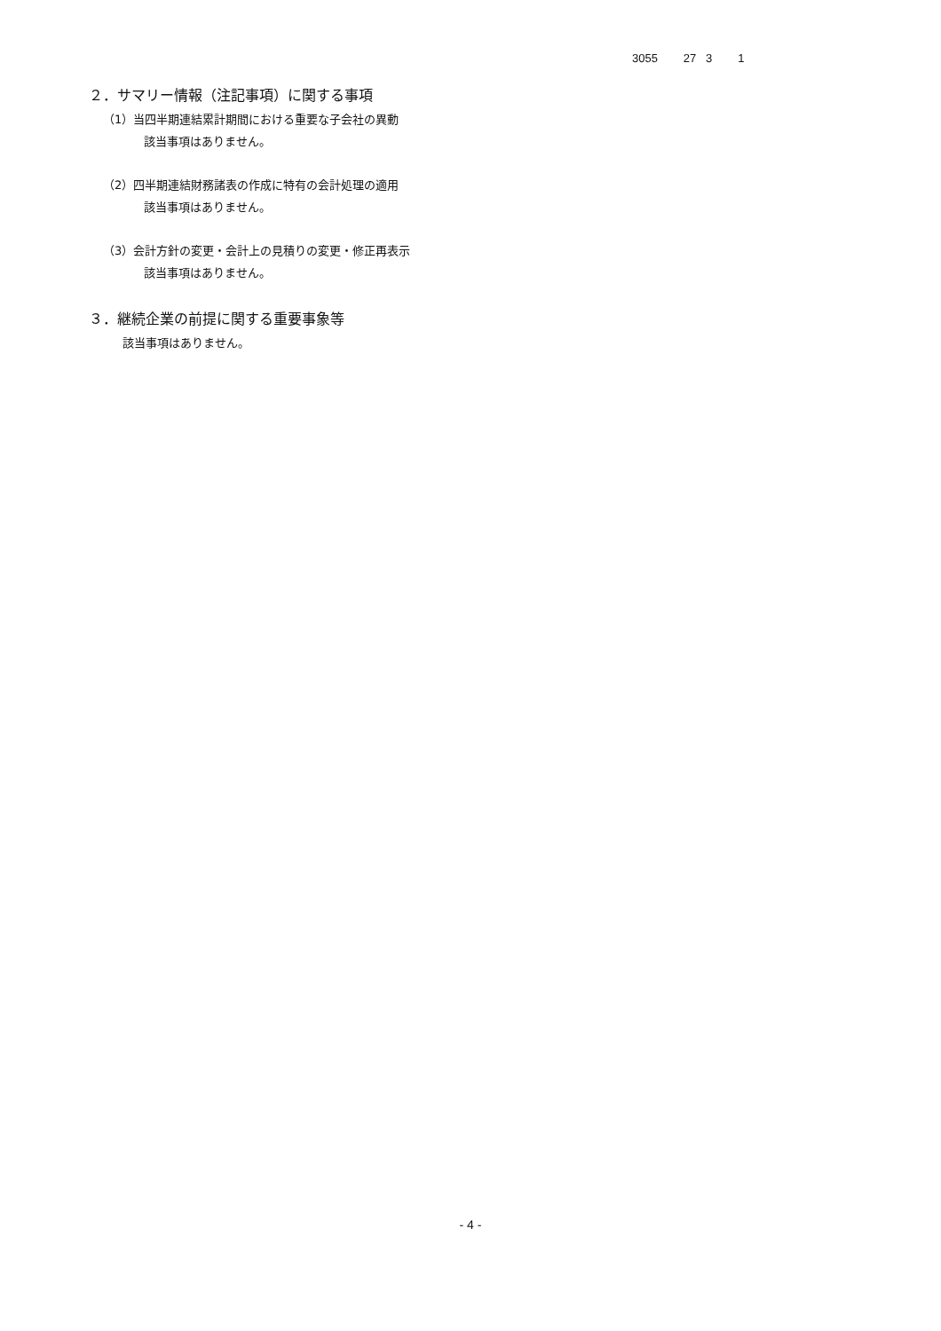3055 27 3 1
２．サマリー情報（注記事項）に関する事項
（1）当四半期連結累計期間における重要な子会社の異動
該当事項はありません。
（2）四半期連結財務諸表の作成に特有の会計処理の適用
該当事項はありません。
（3）会計方針の変更・会計上の見積りの変更・修正再表示
該当事項はありません。
３．継続企業の前提に関する重要事象等
該当事項はありません。
- 4 -